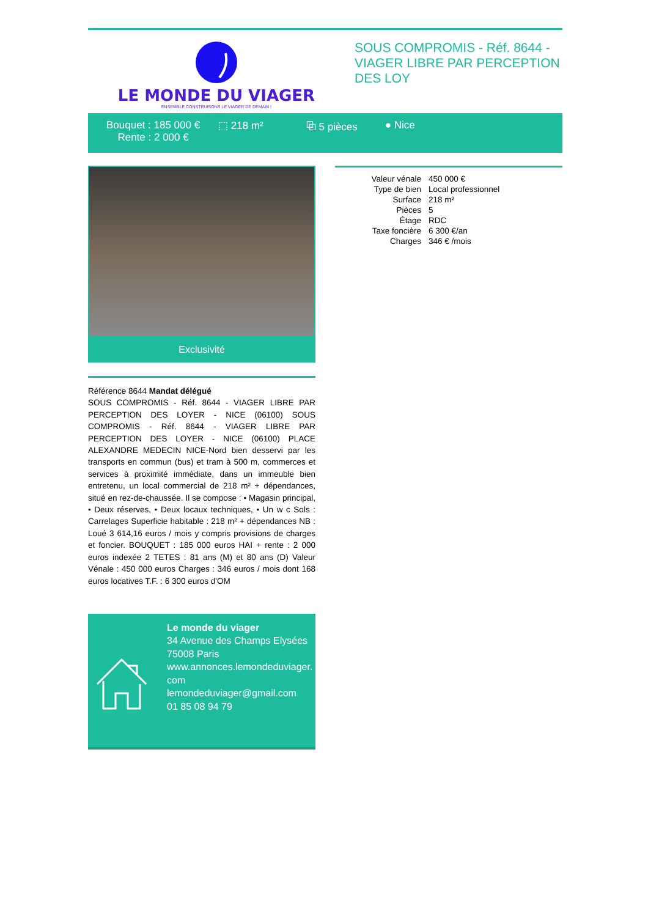LE MONDE DU VIAGER
ENSEMBLE CONSTRUISONS LE VIAGER DE DEMAIN !
SOUS COMPROMIS - Réf. 8644 - VIAGER LIBRE PAR PERCEPTION DES LOY
Bouquet : 185 000 €
Rente : 2 000 €
⬚ 218 m² ⧉ 5 pièces ● Nice
Exclusivité
Référence 8644 Mandat délégué
SOUS COMPROMIS - Réf. 8644 - VIAGER LIBRE PAR PERCEPTION DES LOYER - NICE (06100) SOUS COMPROMIS - Réf. 8644 - VIAGER LIBRE PAR PERCEPTION DES LOYER - NICE (06100) PLACE ALEXANDRE MEDECIN NICE-Nord bien desservi par les transports en commun (bus) et tram à 500 m, commerces et services à proximité immédiate, dans un immeuble bien entretenu, un local commercial de 218 m² + dépendances, situé en rez-de-chaussée. Il se compose : • Magasin principal, • Deux réserves, • Deux locaux techniques, • Un w c Sols : Carrelages Superficie habitable : 218 m² + dépendances NB : Loué 3 614,16 euros / mois y compris provisions de charges et foncier. BOUQUET : 185 000 euros HAI + rente : 2 000 euros indexée 2 TETES : 81 ans (M) et 80 ans (D) Valeur Vénale : 450 000 euros Charges : 346 euros / mois dont 168 euros locatives T.F. : 6 300 euros d'OM
Le monde du viager
34 Avenue des Champs Elysées
75008 Paris
www.annonces.lemondeduviager.com
lemondeduviager@gmail.com
01 85 08 94 79
| Valeur vénale | 450 000 € |
| Type de bien | Local professionnel |
| Surface | 218 m² |
| Pièces | 5 |
| Étage | RDC |
| Taxe foncière | 6 300 €/an |
| Charges | 346 € /mois |